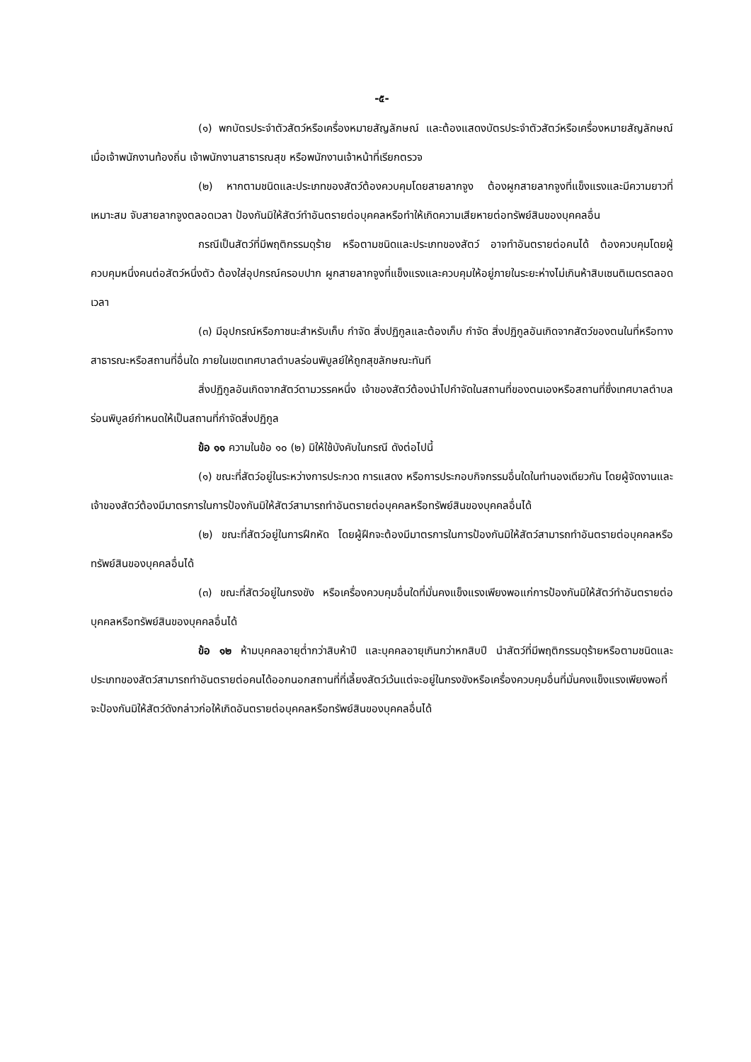-๕-
(๑) พกบัตรประจำตัวสัตว์หรือเครื่องหมายสัญลักษณ์ และต้องแสดงบัตรประจำตัวสัตว์หรือเครื่องหมายสัญลักษณ์ เมื่อเจ้าพนักงานท้องถิ่น เจ้าพนักงานสาธารณสุข หรือพนักงานเจ้าหน้าที่เรียกตรวจ
(๒) หากตามชนิดและประเภทของสัตว์ต้องควบคุมโดยสายลากจูง ต้องผูกสายลากจูงที่แข็งแรงและมีความยาวที่เหมาะสม จับสายลากจูงตลอดเวลา ป้องกันมิให้สัตว์ทำอันตรายต่อบุคคลหรือทำให้เกิดความเสียหายต่อทรัพย์สินของบุคคลอื่น
กรณีเป็นสัตว์ที่มีพฤติกรรมดุร้าย หรือตามชนิดและประเภทของสัตว์ อาจทำอันตรายต่อคนได้ ต้องควบคุมโดยผู้ควบคุมหนึ่งคนต่อสัตว์หนึ่งตัว ต้องใส่อุปกรณ์ครอบปาก ผูกสายลากจูงที่แข็งแรงและควบคุมให้อยู่ภายในระยะห่างไม่เกินห้าสิบเซนติเมตรตลอดเวลา
(๓) มีอุปกรณ์หรือภาชนะสำหรับเก็บ กำจัด สิ่งปฏิกูลและต้องเก็บ กำจัด สิ่งปฏิกูลอันเกิดจากสัตว์ของตนในที่หรือทางสาธารณะหรือสถานที่อื่นใด ภายในเขตเทศบาลตำบลร่อนพิบูลย์ให้ถูกสุขลักษณะทันที
สิ่งปฏิกูลอันเกิดจากสัตว์ตามวรรคหนึ่ง เจ้าของสัตว์ต้องนำไปกำจัดในสถานที่ของตนเองหรือสถานที่ซึ่งเทศบาลตำบลร่อนพิบูลย์กำหนดให้เป็นสถานที่กำจัดสิ่งปฏิกูล
ข้อ ๑๑ ความในข้อ ๑๐ (๒) มิให้ใช้บังคับในกรณี ดังต่อไปนี้
(๑) ขณะที่สัตว์อยู่ในระหว่างการประกวด การแสดง หรือการประกอบกิจกรรมอื่นใดในทำนองเดียวกัน โดยผู้จัดงานและเจ้าของสัตว์ต้องมีมาตรการในการป้องกันมิให้สัตว์สามารถทำอันตรายต่อบุคคลหรือทรัพย์สินของบุคคลอื่นได้
(๒) ขณะที่สัตว์อยู่ในการฝึกหัด โดยผู้ฝึกจะต้องมีมาตรการในการป้องกันมิให้สัตว์สามารถทำอันตรายต่อบุคคลหรือทรัพย์สินของบุคคลอื่นได้
(๓) ขณะที่สัตว์อยู่ในกรงขัง หรือเครื่องควบคุมอื่นใดที่มั่นคงแข็งแรงเพียงพอแก่การป้องกันมิให้สัตว์ทำอันตรายต่อบุคคลหรือทรัพย์สินของบุคคลอื่นได้
ข้อ ๑๒ ห้ามบุคคลอายุต่ำกว่าสิบห้าปี และบุคคลอายุเกินกว่าหกสิบปี นำสัตว์ที่มีพฤติกรรมดุร้ายหรือตามชนิดและประเภทของสัตว์สามารถทำอันตรายต่อคนได้ออกนอกสถานที่ที่เลี้ยงสัตว์เว้นแต่จะอยู่ในกรงขังหรือเครื่องควบคุมอื่นที่มั่นคงแข็งแรงเพียงพอที่จะป้องกันมิให้สัตว์ดังกล่าวก่อให้เกิดอันตรายต่อบุคคลหรือทรัพย์สินของบุคคลอื่นได้